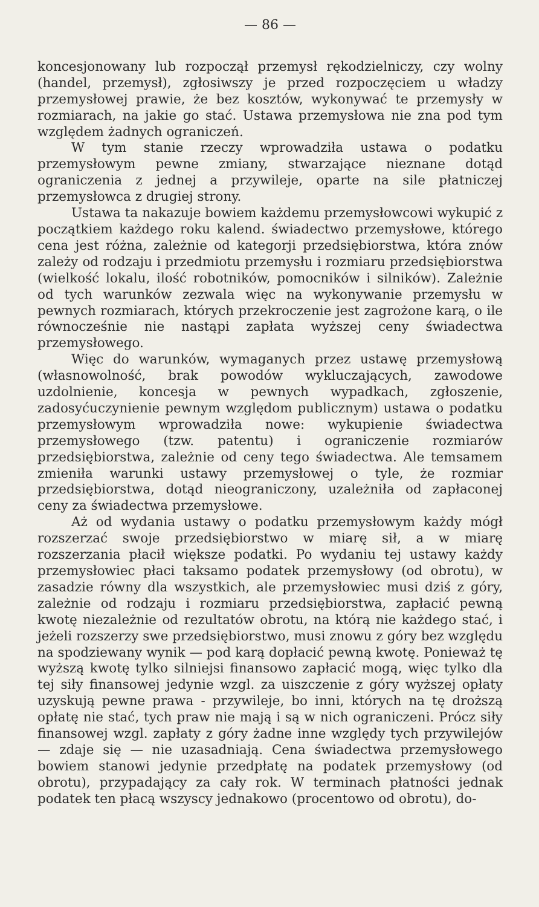— 86 —
koncesjonowany lub rozpoczął przemysł rękodzielniczy, czy wolny (handel, przemysł), zgłosiwszy je przed rozpoczęciem u władzy przemysłowej prawie, że bez kosztów, wykonywać te przemysły w rozmiarach, na jakie go stać. Ustawa przemysłowa nie zna pod tym względem żadnych ograniczeń.
W tym stanie rzeczy wprowadziła ustawa o podatku przemysłowym pewne zmiany, stwarzające nieznane dotąd ograniczenia z jednej a przywileje, oparte na sile płatniczej przemysłowca z drugiej strony.
Ustawa ta nakazuje bowiem każdemu przemysłowcowi wykupić z początkiem każdego roku kalend. świadectwo przemysłowe, którego cena jest różna, zależnie od kategorji przedsiębiorstwa, która znów zależy od rodzaju i przedmiotu przemysłu i rozmiaru przedsiębiorstwa (wielkość lokalu, ilość robotników, pomocników i silników). Zależnie od tych warunków zezwala więc na wykonywanie przemysłu w pewnych rozmiarach, których przekroczenie jest zagrożone karą, o ile równocześnie nie nastąpi zapłata wyższej ceny świadectwa przemysłowego.
Więc do warunków, wymaganych przez ustawę przemysłową (własnowolność, brak powodów wykluczających, zawodowe uzdolnienie, koncesja w pewnych wypadkach, zgłoszenie, zadosyćuczynienie pewnym względom publicznym) ustawa o podatku przemysłowym wprowadziła nowe: wykupienie świadectwa przemysłowego (tzw. patentu) i ograniczenie rozmiarów przedsiębiorstwa, zależnie od ceny tego świadectwa. Ale temsamem zmieniła warunki ustawy przemysłowej o tyle, że rozmiar przedsiębiorstwa, dotąd nieograniczony, uzależniła od zapłaconej ceny za świadectwa przemysłowe.
Aż od wydania ustawy o podatku przemysłowym każdy mógł rozszerzać swoje przedsiębiorstwo w miarę sił, a w miarę rozszerzania płacił większe podatki. Po wydaniu tej ustawy każdy przemysłowiec płaci taksamo podatek przemysłowy (od obrotu), w zasadzie równy dla wszystkich, ale przemysłowiec musi dziś z góry, zależnie od rodzaju i rozmiaru przedsiębiorstwa, zapłacić pewną kwotę niezależnie od rezultatów obrotu, na którą nie każdego stać, i jeżeli rozszerzy swe przedsiębiorstwo, musi znowu z góry bez względu na spodziewany wynik — pod karą dopłacić pewną kwotę. Ponieważ tę wyższą kwotę tylko silniejsi finansowo zapłacić mogą, więc tylko dla tej siły finansowej jedynie wzgl. za uiszczenie z góry wyższej opłaty uzyskują pewne prawa - przywileje, bo inni, których na tę droższą opłatę nie stać, tych praw nie mają i są w nich ograniczeni. Prócz siły finansowej wzgl. zapłaty z góry żadne inne względy tych przywilejów — zdaje się — nie uzasadniają. Cena świadectwa przemysłowego bowiem stanowi jedynie przedpłatę na podatek przemysłowy (od obrotu), przypadający za cały rok. W terminach płatności jednak podatek ten płacą wszyscy jednakowo (procentowo od obrotu), do-